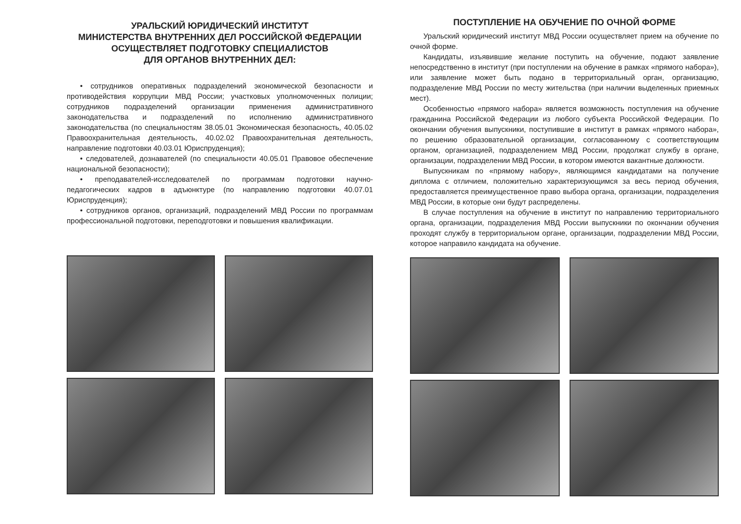УРАЛЬСКИЙ ЮРИДИЧЕСКИЙ ИНСТИТУТ
МИНИСТЕРСТВА ВНУТРЕННИХ ДЕЛ РОССИЙСКОЙ ФЕДЕРАЦИИ
ОСУЩЕСТВЛЯЕТ ПОДГОТОВКУ СПЕЦИАЛИСТОВ
ДЛЯ ОРГАНОВ ВНУТРЕННИХ ДЕЛ:
• сотрудников оперативных подразделений экономической безопасности и противодействия коррупции МВД России; участковых уполномоченных полиции; сотрудников подразделений организации применения административного законодательства и подразделений по исполнению административного законодательства (по специальностям 38.05.01 Экономическая безопасность, 40.05.02 Правоохранительная деятельность, 40.02.02 Правоохранительная деятельность, направление подготовки 40.03.01 Юриспруденция);
• следователей, дознавателей (по специальности 40.05.01 Правовое обеспечение национальной безопасности);
• преподавателей-исследователей по программам подготовки научно-педагогических кадров в адъюнктуре (по направлению подготовки 40.07.01 Юриспруденция);
• сотрудников органов, организаций, подразделений МВД России по программам профессиональной подготовки, переподготовки и повышения квалификации.
ПОСТУПЛЕНИЕ НА ОБУЧЕНИЕ ПО ОЧНОЙ ФОРМЕ
Уральский юридический институт МВД России осуществляет прием на обучение по очной форме.
Кандидаты, изъявившие желание поступить на обучение, подают заявление непосредственно в институт (при поступлении на обучение в рамках «прямого набора»), или заявление может быть подано в территориальный орган, организацию, подразделение МВД России по месту жительства (при наличии выделенных приемных мест).
Особенностью «прямого набора» является возможность поступления на обучение гражданина Российской Федерации из любого субъекта Российской Федерации. По окончании обучения выпускники, поступившие в институт в рамках «прямого набора», по решению образовательной организации, согласованному с соответствующим органом, организацией, подразделением МВД России, продолжат службу в органе, организации, подразделении МВД России, в котором имеются вакантные должности.
Выпускникам по «прямому набору», являющимся кандидатами на получение диплома с отличием, положительно характеризующимся за весь период обучения, предоставляется преимущественное право выбора органа, организации, подразделения МВД России, в которые они будут распределены.
В случае поступления на обучение в институт по направлению территориального органа, организации, подразделения МВД России выпускники по окончании обучения проходят службу в территориальном органе, организации, подразделении МВД России, которое направило кандидата на обучение.